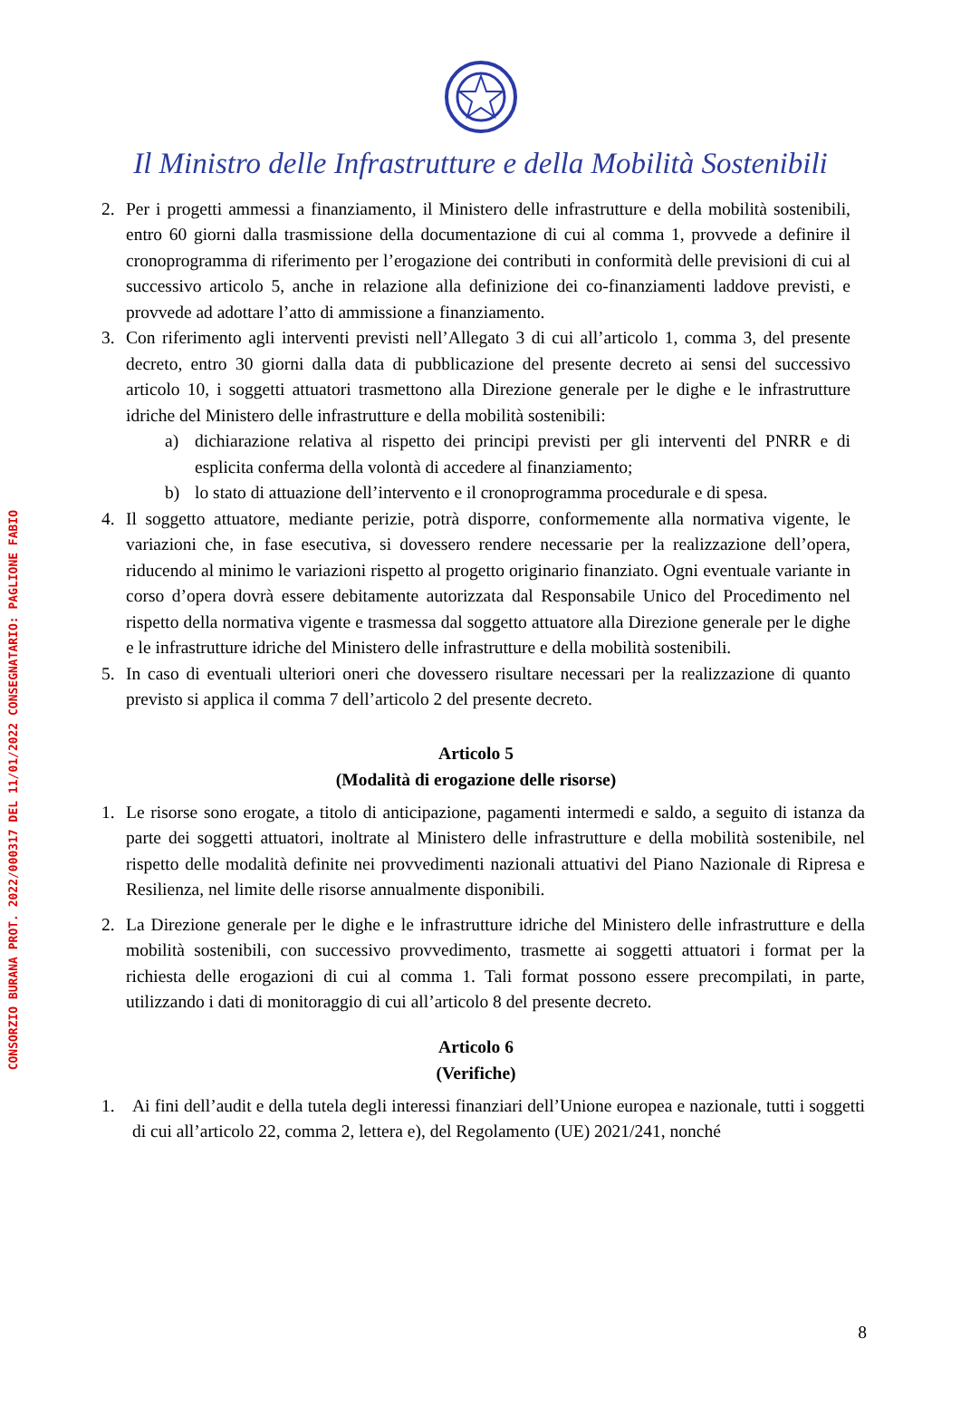Il Ministro delle Infrastrutture e della Mobilità Sostenibili
CONSORZIO BURANA PROT. 2022/000317 DEL 11/01/2022 CONSEGNATARIO: PAGLIONE FABIO
2. Per i progetti ammessi a finanziamento, il Ministero delle infrastrutture e della mobilità sostenibili, entro 60 giorni dalla trasmissione della documentazione di cui al comma 1, provvede a definire il cronoprogramma di riferimento per l’erogazione dei contributi in conformità delle previsioni di cui al successivo articolo 5, anche in relazione alla definizione dei co-finanziamenti laddove previsti, e provvede ad adottare l’atto di ammissione a finanziamento.
3. Con riferimento agli interventi previsti nell’Allegato 3 di cui all’articolo 1, comma 3, del presente decreto, entro 30 giorni dalla data di pubblicazione del presente decreto ai sensi del successivo articolo 10, i soggetti attuatori trasmettono alla Direzione generale per le dighe e le infrastrutture idriche del Ministero delle infrastrutture e della mobilità sostenibili:
a) dichiarazione relativa al rispetto dei principi previsti per gli interventi del PNRR e di esplicita conferma della volontà di accedere al finanziamento;
b) lo stato di attuazione dell’intervento e il cronoprogramma procedurale e di spesa.
4. Il soggetto attuatore, mediante perizie, potrà disporre, conformemente alla normativa vigente, le variazioni che, in fase esecutiva, si dovessero rendere necessarie per la realizzazione dell’opera, riducendo al minimo le variazioni rispetto al progetto originario finanziato. Ogni eventuale variante in corso d’opera dovrà essere debitamente autorizzata dal Responsabile Unico del Procedimento nel rispetto della normativa vigente e trasmessa dal soggetto attuatore alla Direzione generale per le dighe e le infrastrutture idriche del Ministero delle infrastrutture e della mobilità sostenibili.
5. In caso di eventuali ulteriori oneri che dovessero risultare necessari per la realizzazione di quanto previsto si applica il comma 7 dell’articolo 2 del presente decreto.
Articolo 5
(Modalità di erogazione delle risorse)
1. Le risorse sono erogate, a titolo di anticipazione, pagamenti intermedi e saldo, a seguito di istanza da parte dei soggetti attuatori, inoltrate al Ministero delle infrastrutture e della mobilità sostenibile, nel rispetto delle modalità definite nei provvedimenti nazionali attuativi del Piano Nazionale di Ripresa e Resilienza, nel limite delle risorse annualmente disponibili.
2. La Direzione generale per le dighe e le infrastrutture idriche del Ministero delle infrastrutture e della mobilità sostenibili, con successivo provvedimento, trasmette ai soggetti attuatori i format per la richiesta delle erogazioni di cui al comma 1. Tali format possono essere precompilati, in parte, utilizzando i dati di monitoraggio di cui all’articolo 8 del presente decreto.
Articolo 6
(Verifiche)
1. Ai fini dell’audit e della tutela degli interessi finanziari dell’Unione europea e nazionale, tutti i soggetti di cui all’articolo 22, comma 2, lettera e), del Regolamento (UE) 2021/241, nonché
8